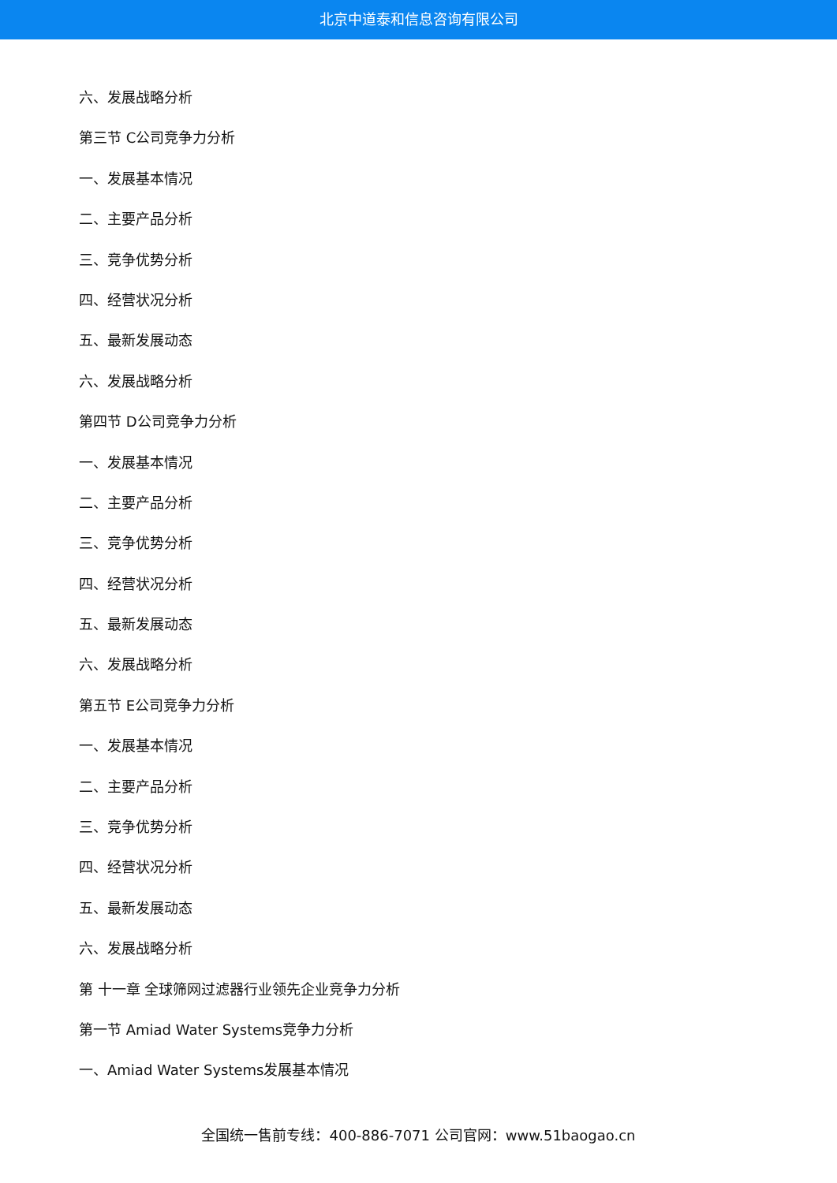北京中道泰和信息咨询有限公司
六、发展战略分析
第三节 C公司竞争力分析
一、发展基本情况
二、主要产品分析
三、竞争优势分析
四、经营状况分析
五、最新发展动态
六、发展战略分析
第四节 D公司竞争力分析
一、发展基本情况
二、主要产品分析
三、竞争优势分析
四、经营状况分析
五、最新发展动态
六、发展战略分析
第五节 E公司竞争力分析
一、发展基本情况
二、主要产品分析
三、竞争优势分析
四、经营状况分析
五、最新发展动态
六、发展战略分析
第 十一章 全球筛网过滤器行业领先企业竞争力分析
第一节 Amiad Water Systems竞争力分析
一、Amiad Water Systems发展基本情况
全国统一售前专线：400-886-7071 公司官网：www.51baogao.cn